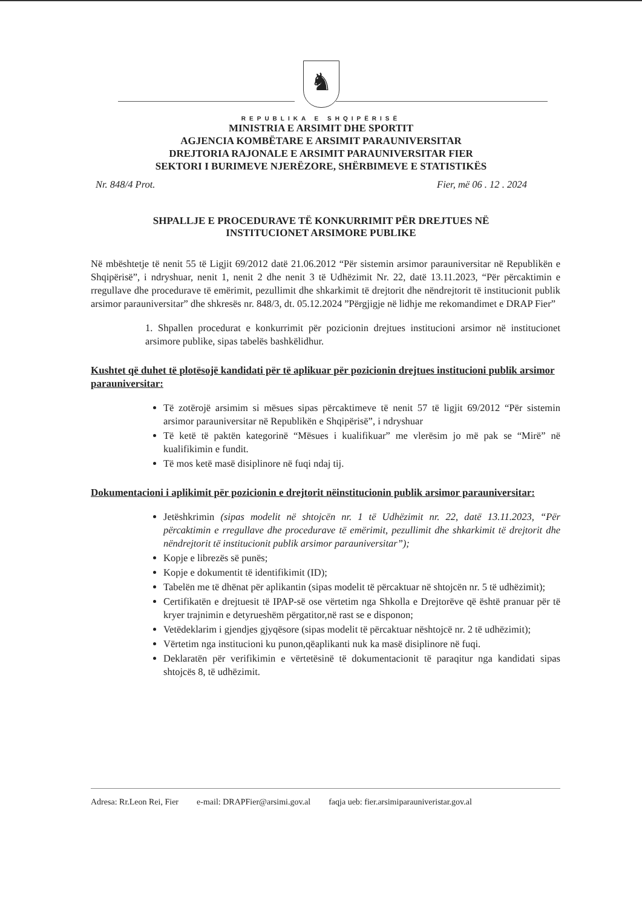♞
REPUBLIKA E SHQIPËRISË
MINISTRIA E ARSIMIT DHE SPORTIT
AGJENCIA KOMBËTARE E ARSIMIT PARAUNIVERSITAR
DREJTORIA RAJONALE E ARSIMIT PARAUNIVERSITAR FIER
SEKTORI I BURIMEVE NJERËZORE, SHËRBIMEVE E STATISTIKËS
Nr. 848/4 Prot. Fier, më 06 . 12 . 2024
SHPALLJE E PROCEDURAVE TË KONKURRIMIT PËR DREJTUES NË
INSTITUCIONET ARSIMORE PUBLIKE
Në mbështetje të nenit 55 të Ligjit 69/2012 datë 21.06.2012 “Për sistemin arsimor parauniversitar në Republikën e Shqipërisë”, i ndryshuar, nenit 1, nenit 2 dhe nenit 3 të Udhëzimit Nr. 22, datë 13.11.2023, “Për përcaktimin e rregullave dhe procedurave të emërimit, pezullimit dhe shkarkimit të drejtorit dhe nëndrejtorit të institucionit publik arsimor parauniversitar” dhe shkresës nr. 848/3, dt. 05.12.2024 ”Përgjigje në lidhje me rekomandimet e DRAP Fier”
1. Shpallen procedurat e konkurrimit për pozicionin drejtues institucioni arsimor në institucionet arsimore publike, sipas tabelës bashkëlidhur.
Kushtet që duhet të plotësojë kandidati për të aplikuar për pozicionin drejtues institucioni publik arsimor parauniversitar:
Të zotërojë arsimim si mësues sipas përcaktimeve të nenit 57 të ligjit 69/2012 “Për sistemin arsimor parauniversitar në Republikën e Shqipërisë”, i ndryshuar
Të ketë të paktën kategorinë “Mësues i kualifikuar” me vlerësim jo më pak se “Mirë” në kualifikimin e fundit.
Të mos ketë masë disiplinore në fuqi ndaj tij.
Dokumentacioni i aplikimit për pozicionin e drejtorit nëinstitucionin publik arsimor parauniversitar:
Jetëshkrimin (sipas modelit në shtojcën nr. 1 të Udhëzimit nr. 22, datë 13.11.2023, “Për përcaktimin e rregullave dhe procedurave të emërimit, pezullimit dhe shkarkimit të drejtorit dhe nëndrejtorit të institucionit publik arsimor parauniversitar”);
Kopje e librezës së punës;
Kopje e dokumentit të identifikimit (ID);
Tabelën me të dhënat për aplikantin (sipas modelit të përcaktuar në shtojcën nr. 5 të udhëzimit);
Certifikatën e drejtuesit të IPAP-së ose vërtetim nga Shkolla e Drejtorëve që është pranuar për të kryer trajnimin e detyrueshëm përgatitor,në rast se e disponon;
Vetëdeklarim i gjendjes gjyqësore (sipas modelit të përcaktuar nështojcë nr. 2 të udhëzimit);
Vërtetim nga institucioni ku punon,qëaplikanti nuk ka masë disiplinore në fuqi.
Deklaratën për verifikimin e vërtetësinë të dokumentacionit të paraqitur nga kandidati sipas shtojcës 8, të udhëzimit.
Adresa: Rr.Leon Rei, Fier e-mail: DRAPFier@arsimi.gov.al faqja ueb: fier.arsimiparauniveristar.gov.al